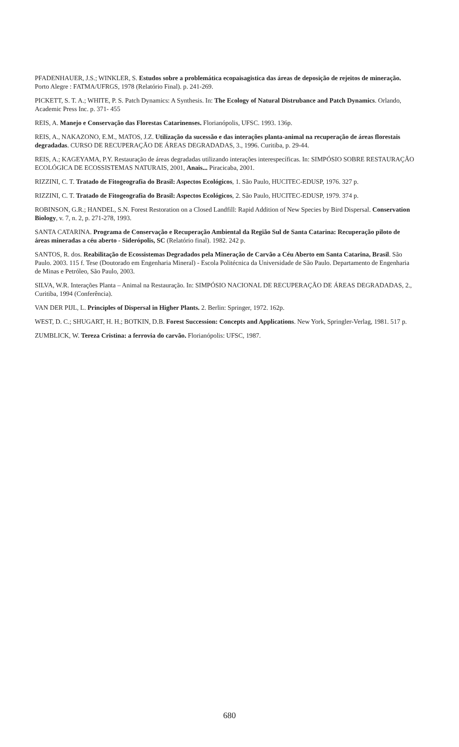PFADENHAUER, J.S.; WINKLER, S. Estudos sobre a problemática ecopaisagistica das áreas de deposição de rejeitos de mineração. Porto Alegre : FATMA/UFRGS, 1978 (Relatório Final). p. 241-269.
PICKETT, S. T. A.; WHITE, P. S. Patch Dynamics: A Synthesis. In: The Ecology of Natural Distrubance and Patch Dynamics. Orlando, Academic Press Inc. p. 371- 455
REIS, A. Manejo e Conservação das Florestas Catarinenses. Florianópolis, UFSC. 1993. 136p.
REIS, A., NAKAZONO, E.M., MATOS, J.Z. Utilização da sucessão e das interações planta-animal na recuperação de áreas florestais degradadas. CURSO DE RECUPERAÇÃO DE ÁREAS DEGRADADAS, 3., 1996. Curitiba, p. 29-44.
REIS, A.; KAGEYAMA, P.Y. Restauração de áreas degradadas utilizando interações interespecíficas. In: SIMPÓSIO SOBRE RESTAURAÇÃO ECOLÓGICA DE ECOSSISTEMAS NATURAIS, 2001, Anais... Piracicaba, 2001.
RIZZINI, C. T. Tratado de Fitogeografia do Brasil: Aspectos Ecológicos, 1. São Paulo, HUCITEC-EDUSP, 1976. 327 p.
RIZZINI, C. T. Tratado de Fitogeografia do Brasil: Aspectos Ecológicos, 2. São Paulo, HUCITEC-EDUSP, 1979. 374 p.
ROBINSON, G.R.; HANDEL, S.N. Forest Restoration on a Closed Landfill: Rapid Addition of New Species by Bird Dispersal. Conservation Biology, v. 7, n. 2, p. 271-278, 1993.
SANTA CATARINA. Programa de Conservação e Recuperação Ambiental da Região Sul de Santa Catarina: Recuperação piloto de áreas mineradas a céu aberto - Siderópolis, SC (Relatório final). 1982. 242 p.
SANTOS, R. dos. Reabilitação de Ecossistemas Degradados pela Mineração de Carvão a Céu Aberto em Santa Catarina, Brasil. São Paulo. 2003. 115 f. Tese (Doutorado em Engenharia Mineral) - Escola Politécnica da Universidade de São Paulo. Departamento de Engenharia de Minas e Petróleo, São Paulo, 2003.
SILVA, W.R. Interações Planta – Animal na Restauração. In: SIMPÓSIO NACIONAL DE RECUPERAÇÃO DE ÁREAS DEGRADADAS, 2., Curitiba, 1994 (Conferência).
VAN DER PIJL, L. Principles of Dispersal in Higher Plants. 2. Berlin: Springer, 1972. 162p.
WEST, D. C.; SHUGART, H. H.; BOTKIN, D.B. Forest Succession: Concepts and Applications. New York, Springler-Verlag, 1981. 517 p.
ZUMBLICK, W. Tereza Cristina: a ferrovia do carvão. Florianópolis: UFSC, 1987.
680